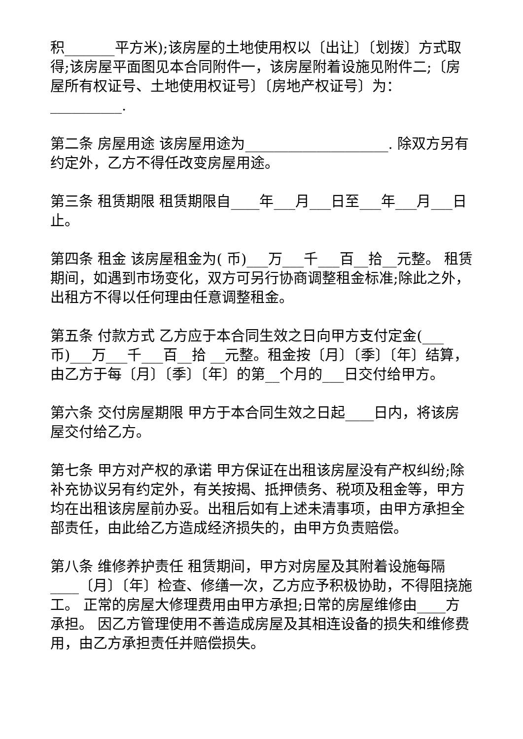积_______平方米);该房屋的土地使用权以〔出让〕〔划拨〕方式取得;该房屋平面图见本合同附件一，该房屋附着设施见附件二;〔房屋所有权证号、土地使用权证号〕〔房地产权证号〕为：__________.
第二条 房屋用途 该房屋用途为____________________. 除双方另有约定外，乙方不得任改变房屋用途。
第三条 租赁期限 租赁期限自____年___月___日至___年___月___日止。
第四条 租金 该房屋租金为( 币)___万___千___百__拾__元整。 租赁期间，如遇到市场变化，双方可另行协商调整租金标准;除此之外，出租方不得以任何理由任意调整租金。
第五条 付款方式 乙方应于本合同生效之日向甲方支付定金(___币)___万___千___百__拾 __元整。租金按〔月〕〔季〕〔年〕结算，由乙方于每〔月〕〔季〕〔年〕的第__个月的___日交付给甲方。
第六条 交付房屋期限 甲方于本合同生效之日起____日内，将该房屋交付给乙方。
第七条 甲方对产权的承诺 甲方保证在出租该房屋没有产权纠纷;除补充协议另有约定外，有关按揭、抵押债务、税项及租金等，甲方均在出租该房屋前办妥。出租后如有上述未清事项，由甲方承担全部责任，由此给乙方造成经济损失的，由甲方负责赔偿。
第八条 维修养护责任 租赁期间，甲方对房屋及其附着设施每隔 ____〔月〕〔年〕检查、修缮一次，乙方应予积极协助，不得阻挠施工。 正常的房屋大修理费用由甲方承担;日常的房屋维修由____方承担。 因乙方管理使用不善造成房屋及其相连设备的损失和维修费用，由乙方承担责任并赔偿损失。